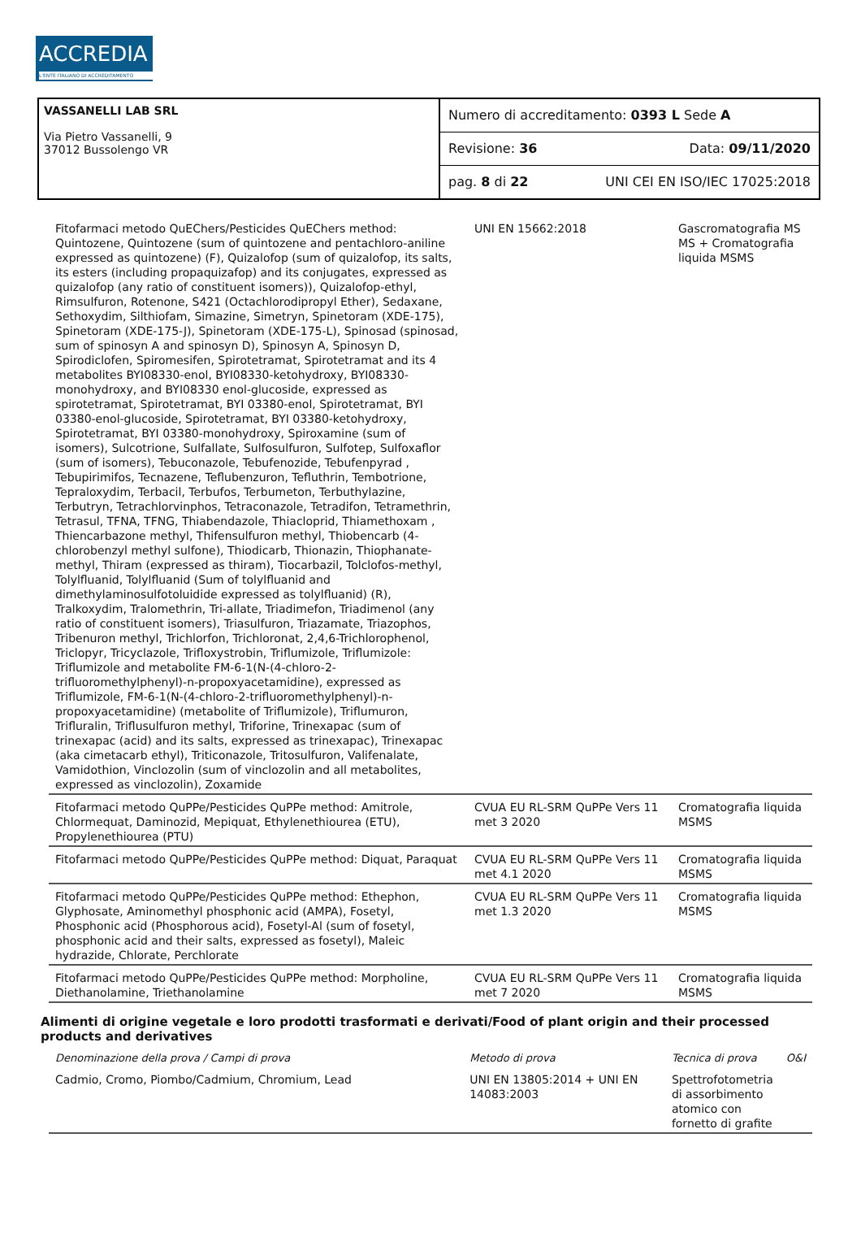ACCREDIA
L'ENTE ITALIANO DI ACCREDITAMENTO
VASSANELLI LAB SRL
Via Pietro Vassanelli, 9
37012 Bussolengo VR
Numero di accreditamento: 0393 L Sede A
Revisione: 36 Data: 09/11/2020
pag. 8 di 22 UNI CEI EN ISO/IEC 17025:2018
| Fitofarmaci metodo QuEChers/Pesticides QuEChers method: Quintozene, Quintozene (sum of quintozene and pentachloro-aniline expressed as quintozene) (F), Quizalofop (sum of quizalofop, its salts, its esters (including propaquizafop) and its conjugates, expressed as quizalofop (any ratio of constituent isomers)), Quizalofop-ethyl, Rimsulfuron, Rotenone, S421 (Octachlorodipropyl Ether), Sedaxane, Sethoxydim, Silthiofam, Simazine, Simetryn, Spinetoram (XDE-175), Spinetoram (XDE-175-J), Spinetoram (XDE-175-L), Spinosad (spinosad, sum of spinosyn A and spinosyn D), Spinosyn A, Spinosyn D, Spirodiclofen, Spiromesifen, Spirotetramat, Spirotetramat and its 4 metabolites BYI08330-enol, BYI08330-ketohydroxy, BYI08330-monohydroxy, and BYI08330 enol-glucoside, expressed as spirotetramat, Spirotetramat, BYI 03380-enol, Spirotetramat, BYI 03380-enol-glucoside, Spirotetramat, BYI 03380-ketohydroxy, Spirotetramat, BYI 03380-monohydroxy, Spiroxamine (sum of isomers), Sulcotrione, Sulfallate, Sulfosulfuron, Sulfotep, Sulfoxaflor (sum of isomers), Tebuconazole, Tebufenozide, Tebufenpyrad , Tebupirimifos, Tecnazene, Teflubenzuron, Tefluthrin, Tembotrione, Tepraloxydim, Terbacil, Terbufos, Terbumeton, Terbuthylazine, Terbutryn, Tetrachlorvinphos, Tetraconazole, Tetradifon, Tetramethrin, Tetrasul, TFNA, TFNG, Thiabendazole, Thiacloprid, Thiamethoxam , Thiencarbazone methyl, Thifensulfuron methyl, Thiobencarb (4-chlorobenzyl methyl sulfone), Thiodicarb, Thionazin, Thiophanate-methyl, Thiram (expressed as thiram), Tiocarbazil, Tolclofos-methyl, Tolylfluanid, Tolylfluanid (Sum of tolylfluanid and dimethylaminosulfotoluidide expressed as tolylfluanid) (R), Tralkoxydim, Tralomethrin, Tri-allate, Triadimefon, Triadimenol (any ratio of constituent isomers), Triasulfuron, Triazamate, Triazophos, Tribenuron methyl, Trichlorfon, Trichloronat, 2,4,6-Trichlorophenol, Triclopyr, Tricyclazole, Trifloxystrobin, Triflumizole, Triflumizole: Triflumizole and metabolite FM-6-1(N-(4-chloro-2-trifluoromethylphenyl)-n-propoxyacetamidine), expressed as Triflumizole, FM-6-1(N-(4-chloro-2-trifluoromethylphenyl)-n-propoxyacetamidine) (metabolite of Triflumizole), Triflumuron, Trifluralin, Triflusulfuron methyl, Triforine, Trinexapac (sum of trinexapac (acid) and its salts, expressed as trinexapac), Trinexapac (aka cimetacarb ethyl), Triticonazole, Tritosulfuron, Valifenalate, Vamidothion, Vinclozolin (sum of vinclozolin and all metabolites, expressed as vinclozolin), Zoxamide | UNI EN 15662:2018 | Gascromatografia MS MS + Cromatografia liquida MSMS |
| Fitofarmaci metodo QuPPe/Pesticides QuPPe method: Amitrole, Chlormequat, Daminozid, Mepiquat, Ethylenethiourea (ETU), Propylenethiourea (PTU) | CVUA EU RL-SRM QuPPe Vers 11 met 3 2020 | Cromatografia liquida MSMS |
| Fitofarmaci metodo QuPPe/Pesticides QuPPe method: Diquat, Paraquat | CVUA EU RL-SRM QuPPe Vers 11 met 4.1 2020 | Cromatografia liquida MSMS |
| Fitofarmaci metodo QuPPe/Pesticides QuPPe method: Ethephon, Glyphosate, Aminomethyl phosphonic acid (AMPA), Fosetyl, Phosphonic acid (Phosphorous acid), Fosetyl-Al (sum of fosetyl, phosphonic acid and their salts, expressed as fosetyl), Maleic hydrazide, Chlorate, Perchlorate | CVUA EU RL-SRM QuPPe Vers 11 met 1.3 2020 | Cromatografia liquida MSMS |
| Fitofarmaci metodo QuPPe/Pesticides QuPPe method: Morpholine, Diethanolamine, Triethanolamine | CVUA EU RL-SRM QuPPe Vers 11 met 7 2020 | Cromatografia liquida MSMS |
Alimenti di origine vegetale e loro prodotti trasformati e derivati/Food of plant origin and their processed products and derivatives
| Denominazione della prova / Campi di prova | Metodo di prova | Tecnica di prova | O&I |
| --- | --- | --- | --- |
| Cadmio, Cromo, Piombo/Cadmium, Chromium, Lead | UNI EN 13805:2014 + UNI EN 14083:2003 | Spettrofotometria di assorbimento atomico con fornetto di grafite | |